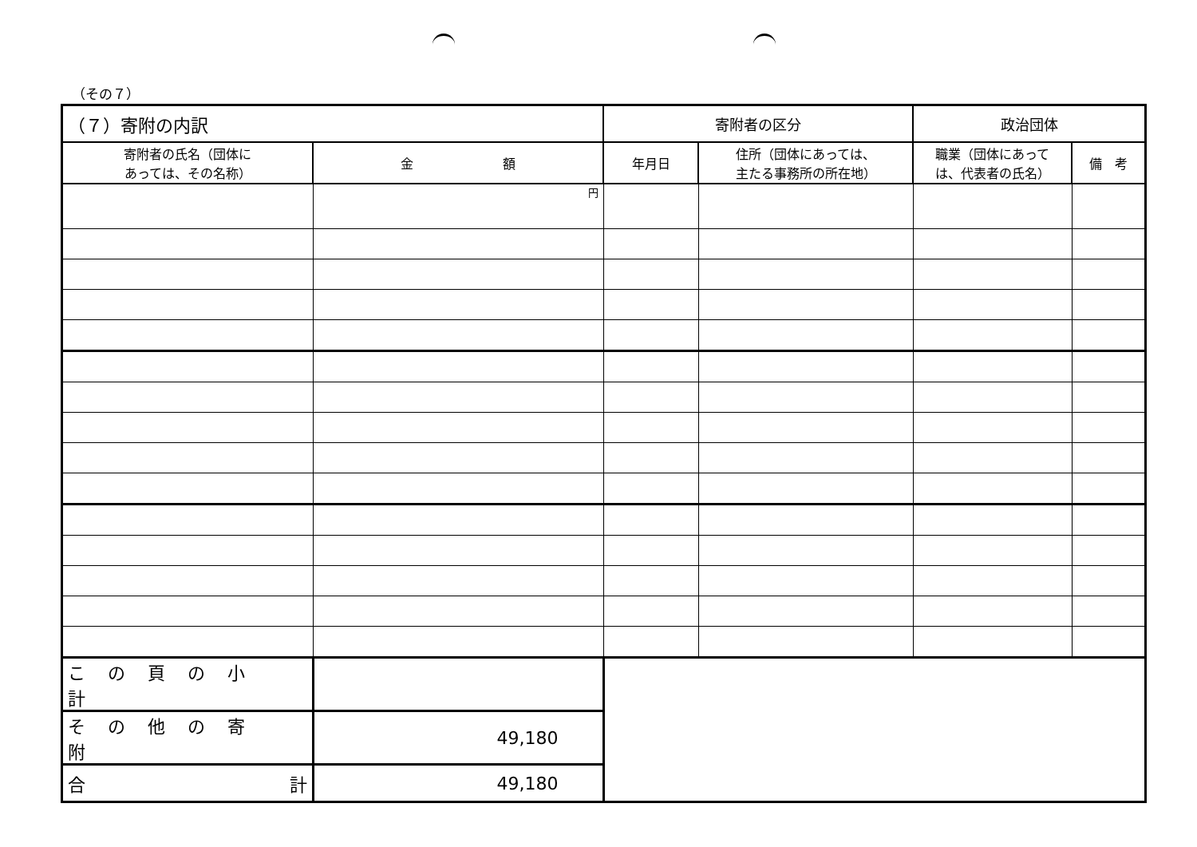（その７）
| （７）寄附の内訳 | | 寄附者の区分 | | 政治団体 | |
| --- | --- | --- | --- | --- | --- |
| 寄附者の氏名（団体に あっては、その名称） | 金 額 | 年月日 | 住所（団体にあっては、 主たる事務所の所在地） | 職業（団体にあって は、代表者の氏名） | 備 考 |
| | 円 | | | | |
| この頁の小計 | | | | | |
| その他の寄附 | 49,180 | | | | |
| 合 計 | 49,180 | | | | |